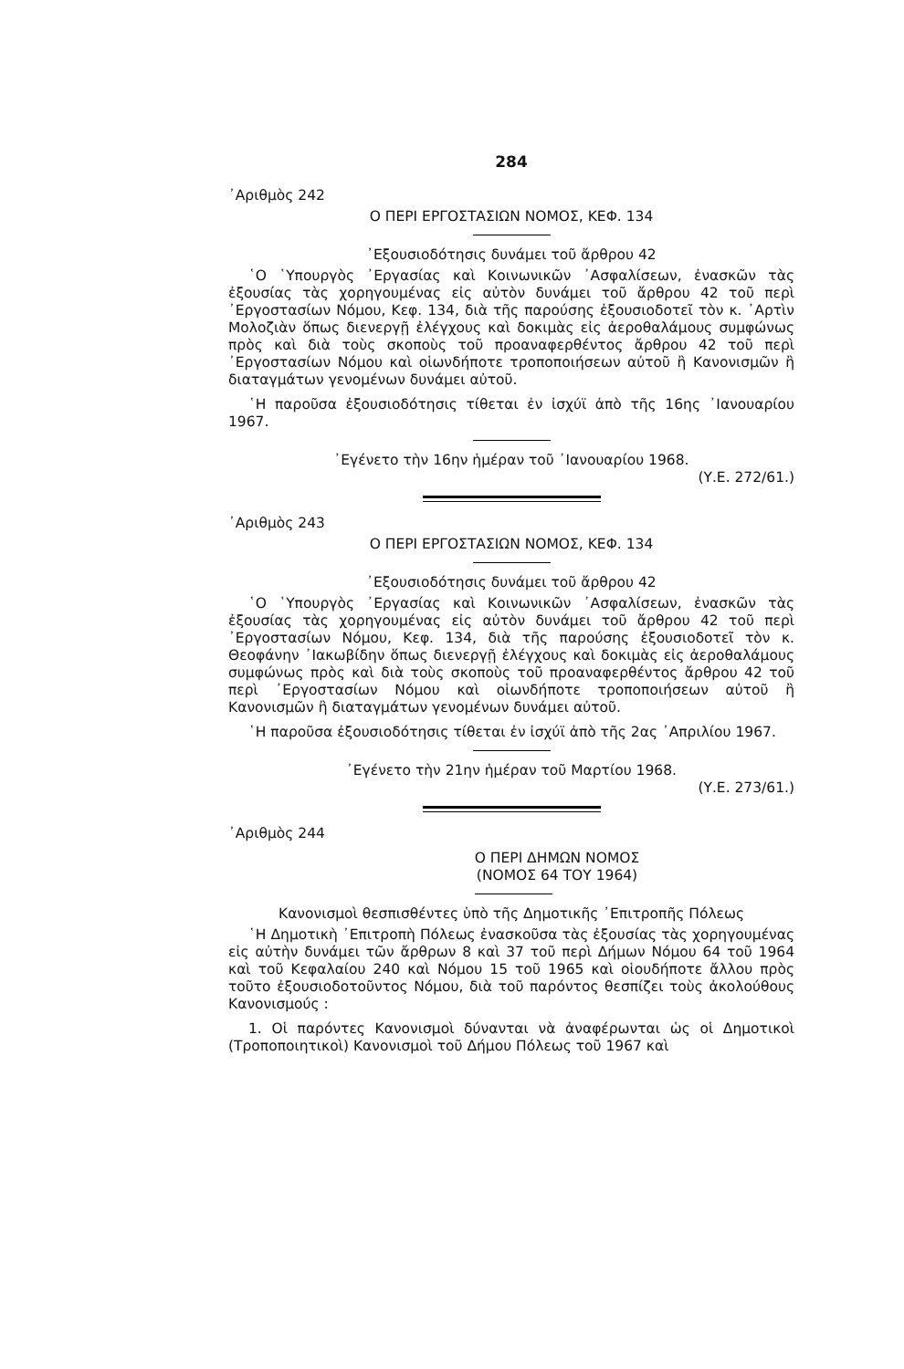284
᾿Αριθμὸς 242
Ο ΠΕΡΙ ΕΡΓΟΣΤΑΣΙΩΝ ΝΟΜΟΣ, ΚΕΦ. 134
᾿Εξουσιοδότησις δυνάμει τοῦ ἄρθρου 42
῾Ο ῾Υπουργὸς ᾿Εργασίας καὶ Κοινωνικῶν ᾿Ασφαλίσεων, ἐνασκῶν τὰς ἐξουσίας τὰς χορηγουμένας εἰς αὐτὸν δυνάμει τοῦ ἄρθρου 42 τοῦ περὶ ᾿Εργοστασίων Νόμου, Κεφ. 134, διὰ τῆς παρούσης ἐξουσιοδοτεῖ τὸν κ. ᾿Αρτὶν Μολοζιὰν ὅπως διενεργῇ ἐλέγχους καὶ δοκιμὰς εἰς ἀεροθαλάμους συμφώνως πρὸς καὶ διὰ τοὺς σκοποὺς τοῦ προαναφερθέντος ἄρθρου 42 τοῦ περὶ ᾿Εργοστασίων Νόμου καὶ οἱωνδήποτε τροποποιήσεων αὐτοῦ ἢ Κανονισμῶν ἢ διαταγμάτων γενομένων δυνάμει αὐτοῦ.
῾Η παροῦσα ἐξουσιοδότησις τίθεται ἐν ἰσχύϊ ἀπὸ τῆς 16ης ᾿Ιανουαρίου 1967.
᾿Εγένετο τὴν 16ην ἡμέραν τοῦ ᾿Ιανουαρίου 1968.
(Υ.Ε. 272/61.)
᾿Αριθμὸς 243
Ο ΠΕΡΙ ΕΡΓΟΣΤΑΣΙΩΝ ΝΟΜΟΣ, ΚΕΦ. 134
᾿Εξουσιοδότησις δυνάμει τοῦ ἄρθρου 42
῾Ο ῾Υπουργὸς ᾿Εργασίας καὶ Κοινωνικῶν ᾿Ασφαλίσεων, ἐνασκῶν τὰς ἐξουσίας τὰς χορηγουμένας εἰς αὐτὸν δυνάμει τοῦ ἄρθρου 42 τοῦ περὶ ᾿Εργοστασίων Νόμου, Κεφ. 134, διὰ τῆς παρούσης ἐξουσιοδοτεῖ τὸν κ. Θεοφάνην ᾿Ιακωβίδην ὅπως διενεργῇ ἐλέγχους καὶ δοκιμὰς εἰς ἀεροθαλάμους συμφώνως πρὸς καὶ διὰ τοὺς σκοποὺς τοῦ προαναφερθέντος ἄρθρου 42 τοῦ περὶ ᾿Εργοστασίων Νόμου καὶ οἱωνδήποτε τροποποιήσεων αὐτοῦ ἢ Κανονισμῶν ἢ διαταγμάτων γενομένων δυνάμει αὐτοῦ.
῾Η παροῦσα ἐξουσιοδότησις τίθεται ἐν ἰσχύϊ ἀπὸ τῆς 2ας ᾿Απριλίου 1967.
᾿Εγένετο τὴν 21ην ἡμέραν τοῦ Μαρτίου 1968.
(Υ.Ε. 273/61.)
᾿Αριθμὸς 244
Ο ΠΕΡΙ ΔΗΜΩΝ ΝΟΜΟΣ
(ΝΟΜΟΣ 64 ΤΟΥ 1964)
Κανονισμοὶ θεσπισθέντες ὑπὸ τῆς Δημοτικῆς ᾿Επιτροπῆς Πόλεως
῾Η Δημοτικὴ ᾿Επιτροπὴ Πόλεως ἐνασκοῦσα τὰς ἐξουσίας τὰς χορηγουμένας εἰς αὐτὴν δυνάμει τῶν ἄρθρων 8 καὶ 37 τοῦ περὶ Δήμων Νόμου 64 τοῦ 1964 καὶ τοῦ Κεφαλαίου 240 καὶ Νόμου 15 τοῦ 1965 καὶ οἱουδήποτε ἄλλου πρὸς τοῦτο ἐξουσιοδοτοῦντος Νόμου, διὰ τοῦ παρόντος θεσπίζει τοὺς ἀκολούθους Κανονισμούς :
1. Οἱ παρόντες Κανονισμοὶ δύνανται νὰ ἀναφέρωνται ὡς οἱ Δημοτικοὶ (Τροποποιητικοὶ) Κανονισμοὶ τοῦ Δήμου Πόλεως τοῦ 1967 καὶ